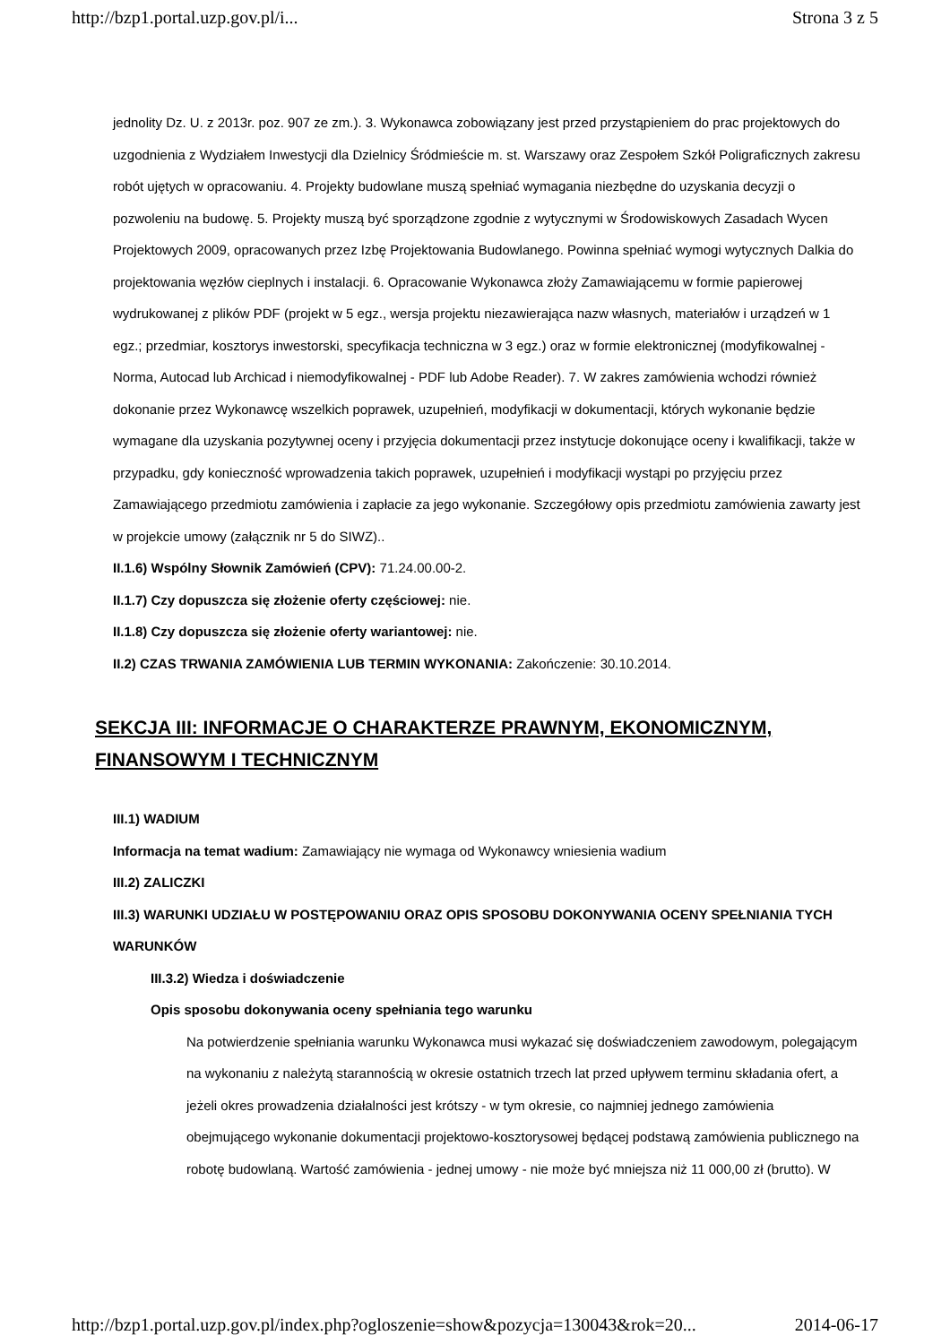http://bzp1.portal.uzp.gov.pl/i... Strona 3 z 5
jednolity Dz. U. z 2013r. poz. 907 ze zm.). 3. Wykonawca zobowiązany jest przed przystąpieniem do prac projektowych do uzgodnienia z Wydziałem Inwestycji dla Dzielnicy Śródmieście m. st. Warszawy oraz Zespołem Szkół Poligraficznych zakresu robót ujętych w opracowaniu. 4. Projekty budowlane muszą spełniać wymagania niezbędne do uzyskania decyzji o pozwoleniu na budowę. 5. Projekty muszą być sporządzone zgodnie z wytycznymi w Środowiskowych Zasadach Wycen Projektowych 2009, opracowanych przez Izbę Projektowania Budowlanego. Powinna spełniać wymogi wytycznych Dalkia do projektowania węzłów cieplnych i instalacji. 6. Opracowanie Wykonawca złoży Zamawiającemu w formie papierowej wydrukowanej z plików PDF (projekt w 5 egz., wersja projektu niezawierająca nazw własnych, materiałów i urządzeń w 1 egz.; przedmiar, kosztorys inwestorski, specyfikacja techniczna w 3 egz.) oraz w formie elektronicznej (modyfikowalnej - Norma, Autocad lub Archicad i niemodyfikowalnej - PDF lub Adobe Reader). 7. W zakres zamówienia wchodzi również dokonanie przez Wykonawcę wszelkich poprawek, uzupełnień, modyfikacji w dokumentacji, których wykonanie będzie wymagane dla uzyskania pozytywnej oceny i przyjęcia dokumentacji przez instytucje dokonujące oceny i kwalifikacji, także w przypadku, gdy konieczność wprowadzenia takich poprawek, uzupełnień i modyfikacji wystąpi po przyjęciu przez Zamawiającego przedmiotu zamówienia i zapłacie za jego wykonanie. Szczegółowy opis przedmiotu zamówienia zawarty jest w projekcie umowy (załącznik nr 5 do SIWZ)..
II.1.6) Wspólny Słownik Zamówień (CPV): 71.24.00.00-2.
II.1.7) Czy dopuszcza się złożenie oferty częściowej: nie.
II.1.8) Czy dopuszcza się złożenie oferty wariantowej: nie.
II.2) CZAS TRWANIA ZAMÓWIENIA LUB TERMIN WYKONANIA: Zakończenie: 30.10.2014.
SEKCJA III: INFORMACJE O CHARAKTERZE PRAWNYM, EKONOMICZNYM, FINANSOWYM I TECHNICZNYM
III.1) WADIUM
Informacja na temat wadium: Zamawiający nie wymaga od Wykonawcy wniesienia wadium
III.2) ZALICZKI
III.3) WARUNKI UDZIAŁU W POSTĘPOWANIU ORAZ OPIS SPOSOBU DOKONYWANIA OCENY SPEŁNIANIA TYCH WARUNKÓW
III.3.2) Wiedza i doświadczenie
Opis sposobu dokonywania oceny spełniania tego warunku
Na potwierdzenie spełniania warunku Wykonawca musi wykazać się doświadczeniem zawodowym, polegającym na wykonaniu z należytą starannością w okresie ostatnich trzech lat przed upływem terminu składania ofert, a jeżeli okres prowadzenia działalności jest krótszy - w tym okresie, co najmniej jednego zamówienia obejmującego wykonanie dokumentacji projektowo-kosztorysowej będącej podstawą zamówienia publicznego na robotę budowlaną. Wartość zamówienia - jednej umowy - nie może być mniejsza niż 11 000,00 zł (brutto). W
http://bzp1.portal.uzp.gov.pl/index.php?ogloszenie=show&pozycja=130043&rok=20... 2014-06-17